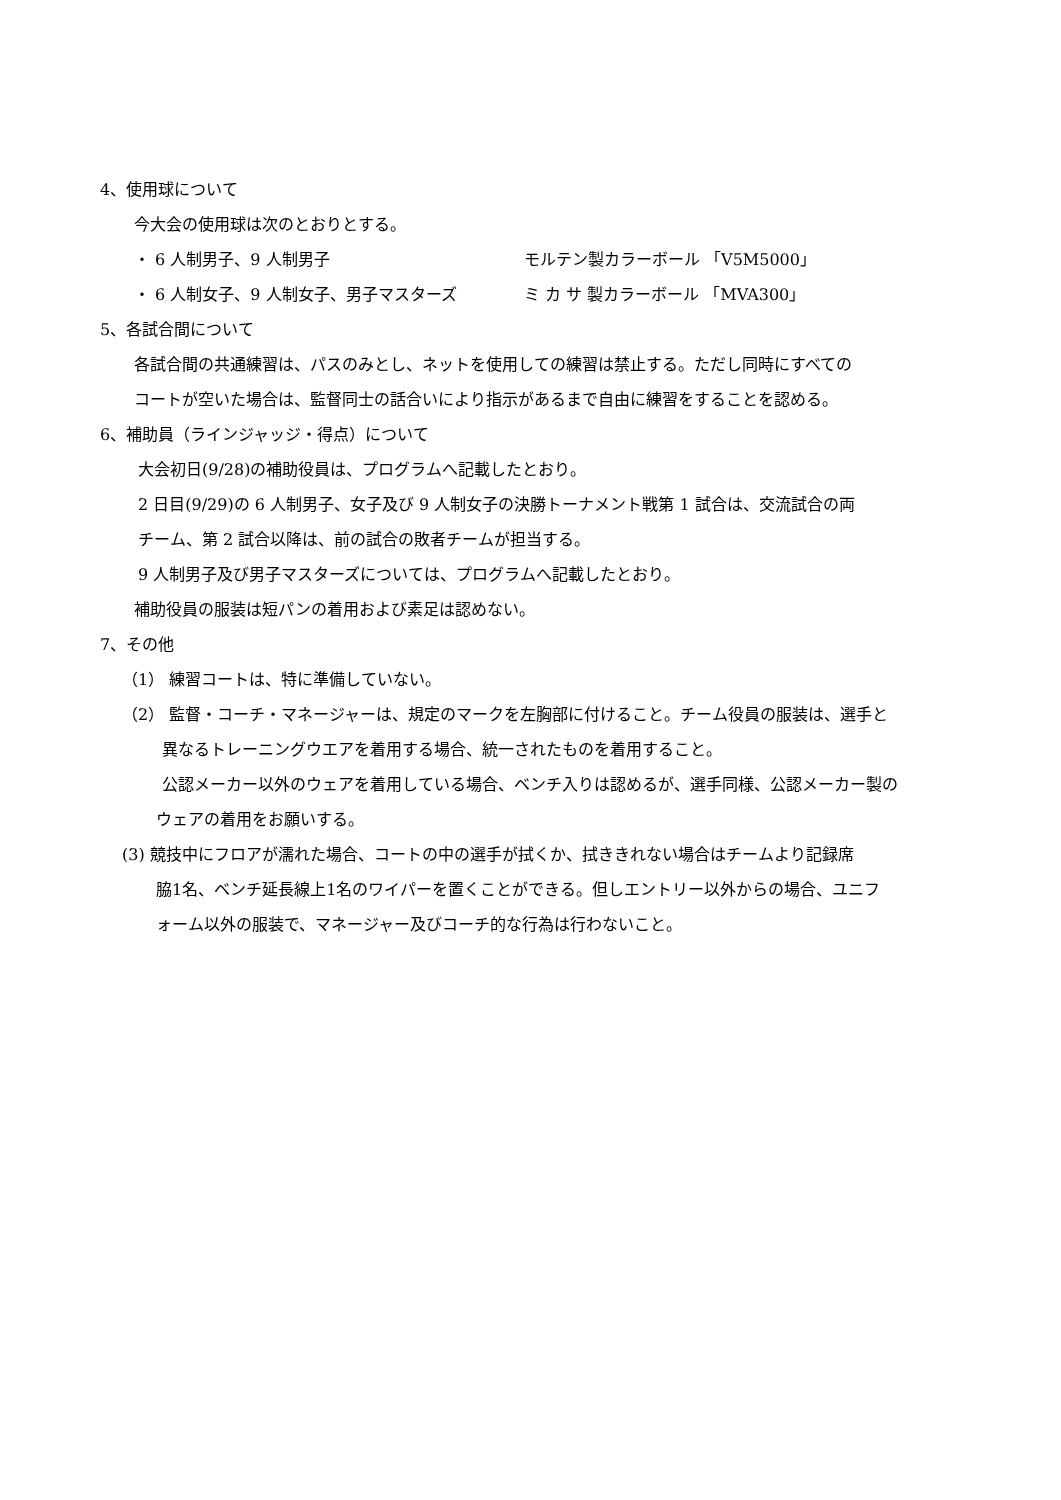4、使用球について
今大会の使用球は次のとおりとする。
・ 6 人制男子、9 人制男子 モルテン製カラーボール 「V5M5000」
・ 6 人制女子、9 人制女子、男子マスターズ ミ カ サ 製カラーボール 「MVA300」
5、各試合間について
各試合間の共通練習は、パスのみとし、ネットを使用しての練習は禁止する。ただし同時にすべての
コートが空いた場合は、監督同士の話合いにより指示があるまで自由に練習をすることを認める。
6、補助員（ラインジャッジ・得点）について
大会初日(9/28)の補助役員は、プログラムへ記載したとおり。
2 日目(9/29)の 6 人制男子、女子及び 9 人制女子の決勝トーナメント戦第 1 試合は、交流試合の両
チーム、第 2 試合以降は、前の試合の敗者チームが担当する。
9 人制男子及び男子マスターズについては、プログラムへ記載したとおり。
補助役員の服装は短パンの着用および素足は認めない。
7、その他
（1） 練習コートは、特に準備していない。
（2） 監督・コーチ・マネージャーは、規定のマークを左胸部に付けること。チーム役員の服装は、選手と
異なるトレーニングウエアを着用する場合、統一されたものを着用すること。
公認メーカー以外のウェアを着用している場合、ベンチ入りは認めるが、選手同様、公認メーカー製の
ウェアの着用をお願いする。
(3) 競技中にフロアが濡れた場合、コートの中の選手が拭くか、拭ききれない場合はチームより記録席
脇1名、ベンチ延長線上1名のワイパーを置くことができる。但しエントリー以外からの場合、ユニフ
ォーム以外の服装で、マネージャー及びコーチ的な行為は行わないこと。